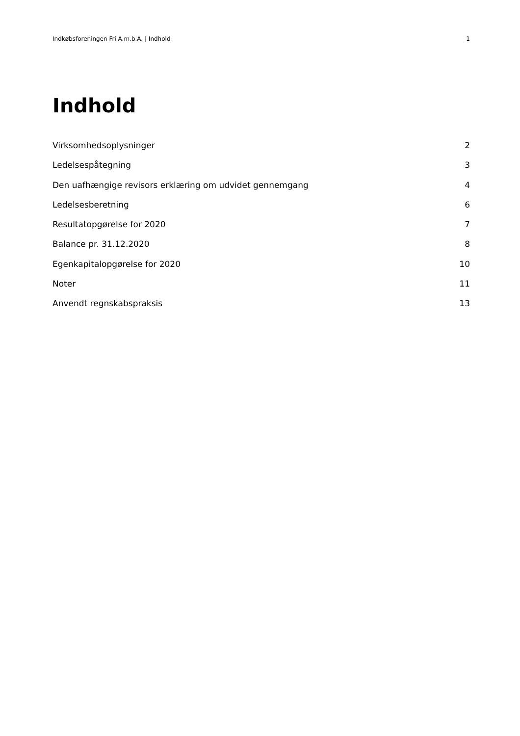Indkøbsforeningen Fri A.m.b.A. | Indhold 1
Indhold
Virksomhedsoplysninger 2
Ledelsespåtegning 3
Den uafhængige revisors erklæring om udvidet gennemgang 4
Ledelsesberetning 6
Resultatopgørelse for 2020 7
Balance pr. 31.12.2020 8
Egenkapitalopgørelse for 2020 10
Noter 11
Anvendt regnskabspraksis 13